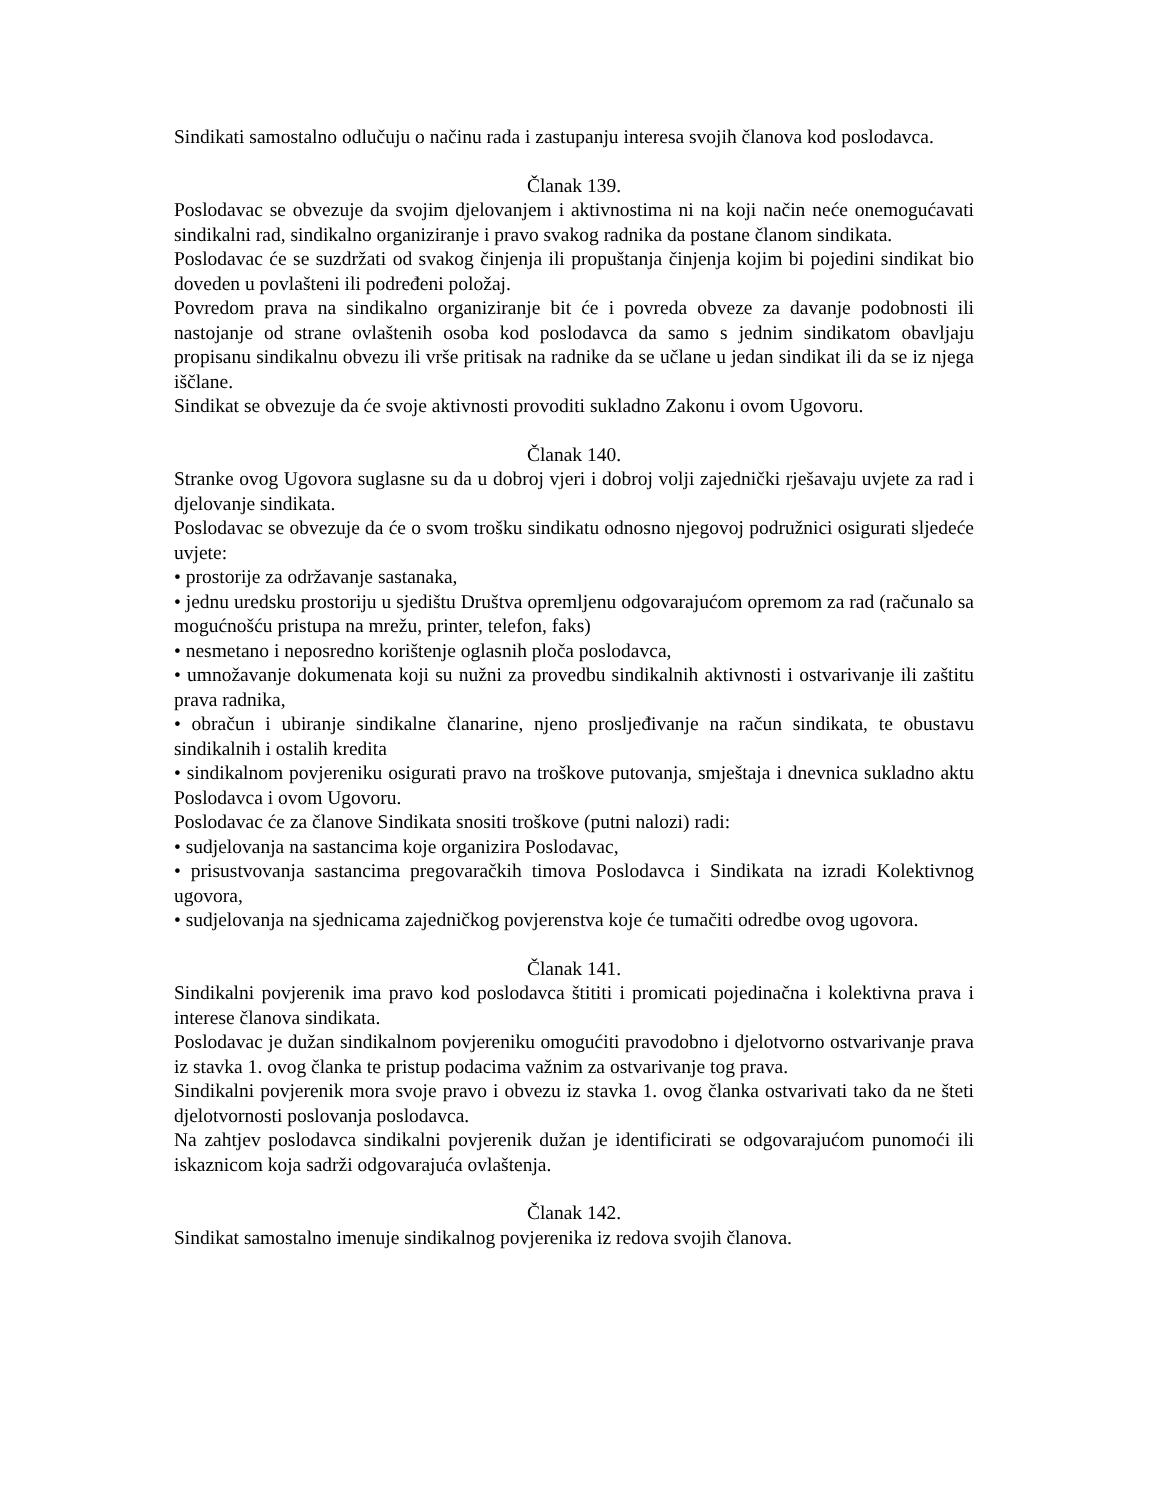Sindikati samostalno odlučuju o načinu rada i zastupanju interesa svojih članova kod poslodavca.
Članak 139.
Poslodavac se obvezuje da svojim djelovanjem i aktivnostima ni na koji način neće onemogućavati sindikalni rad, sindikalno organiziranje i pravo svakog radnika da postane članom sindikata.
Poslodavac će se suzdržati od svakog činjenja ili propuštanja činjenja kojim bi pojedini sindikat bio doveden u povlašteni ili podređeni položaj.
Povredom prava na sindikalno organiziranje bit će i povreda obveze za davanje podobnosti ili nastojanje od strane ovlaštenih osoba kod poslodavca da samo s jednim sindikatom obavljaju propisanu sindikalnu obvezu ili vrše pritisak na radnike da se učlane u jedan sindikat ili da se iz njega iščlane.
Sindikat se obvezuje da će svoje aktivnosti provoditi sukladno Zakonu i ovom Ugovoru.
Članak 140.
Stranke ovog Ugovora suglasne su da u dobroj vjeri i dobroj volji zajednički rješavaju uvjete za rad i djelovanje sindikata.
Poslodavac se obvezuje da će o svom trošku sindikatu odnosno njegovoj podružnici osigurati sljedeće uvjete:
• prostorije za održavanje sastanaka,
• jednu uredsku prostoriju u sjedištu Društva opremljenu odgovarajućom opremom za rad (računalo sa mogućnošću pristupa na mrežu, printer, telefon, faks)
• nesmetano i neposredno korištenje oglasnih ploča poslodavca,
• umnožavanje dokumenata koji su nužni za provedbu sindikalnih aktivnosti i ostvarivanje ili zaštitu prava radnika,
• obračun i ubiranje sindikalne članarine, njeno prosljeđivanje na račun sindikata, te obustavu sindikalnih i ostalih kredita
• sindikalnom povjereniku osigurati pravo na troškove putovanja, smještaja i dnevnica sukladno aktu Poslodavca i ovom Ugovoru.
Poslodavac će za članove Sindikata snositi troškove (putni nalozi) radi:
• sudjelovanja na sastancima koje organizira Poslodavac,
• prisustvovanja sastancima pregovaračkih timova Poslodavca i Sindikata na izradi Kolektivnog ugovora,
• sudjelovanja na sjednicama zajedničkog povjerenstva koje će tumačiti odredbe ovog ugovora.
Članak 141.
Sindikalni povjerenik ima pravo kod poslodavca štititi i promicati pojedinačna i kolektivna prava i interese članova sindikata.
Poslodavac je dužan sindikalnom povjereniku omogućiti pravodobno i djelotvorno ostvarivanje prava iz stavka 1. ovog članka te pristup podacima važnim za ostvarivanje tog prava.
Sindikalni povjerenik mora svoje pravo i obvezu iz stavka 1. ovog članka ostvarivati tako da ne šteti djelotvornosti poslovanja poslodavca.
Na zahtjev poslodavca sindikalni povjerenik dužan je identificirati se odgovarajućom punomoći ili iskaznicom koja sadrži odgovarajuća ovlaštenja.
Članak 142.
Sindikat samostalno imenuje sindikalnog povjerenika iz redova svojih članova.